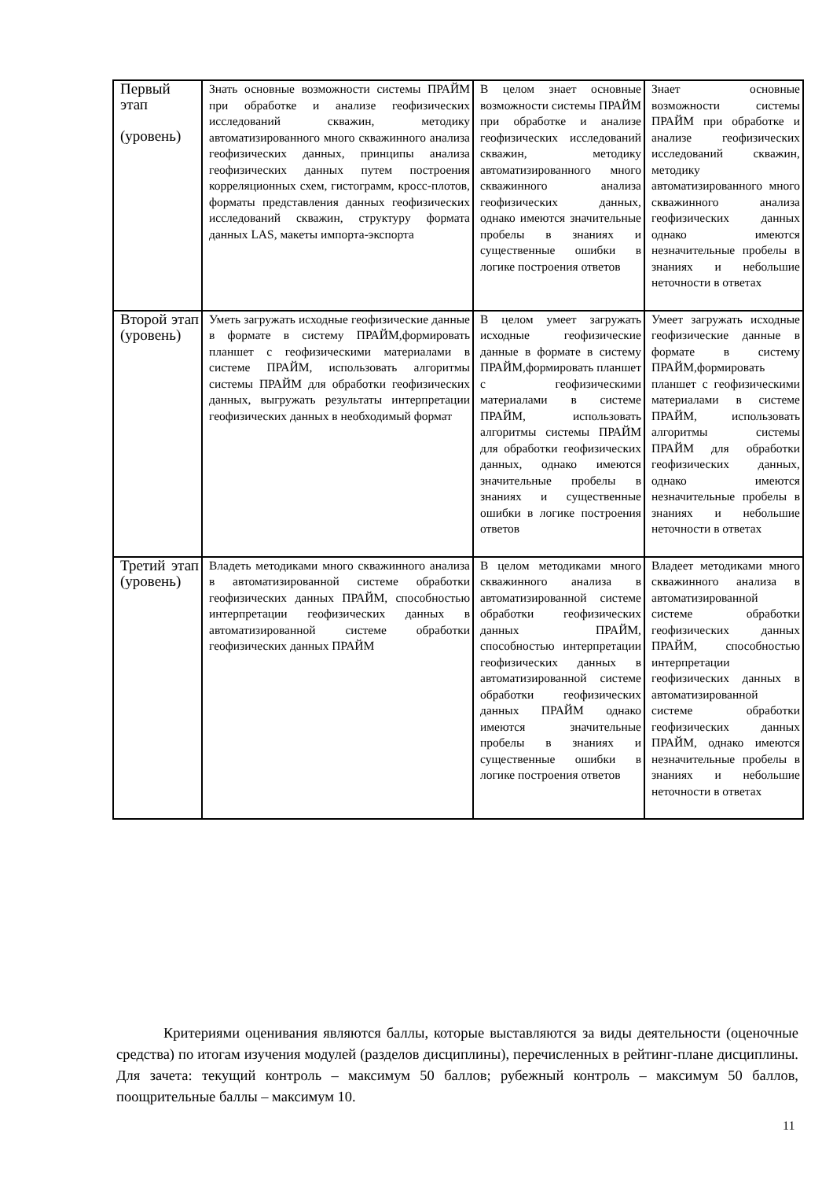| Первый этап (уровень) | Знать основные возможности системы ПРАЙМ при обработке и анализе геофизических исследований скважин, методику автоматизированного много скважинного анализа геофизических данных, принципы анализа геофизических данных путем построения корреляционных схем, гистограмм, кросс-плотов, форматы представления данных геофизических исследований скважин, структуру формата данных LAS, макеты импорта-экспорта | В целом знает основные возможности системы ПРАЙМ при обработке и анализе геофизических исследований скважин, методику автоматизированного много скважинного анализа геофизических данных, однако имеются значительные пробелы в знаниях и существенные ошибки в логике построения ответов | Знает основные возможности системы ПРАЙМ при обработке и анализе геофизических исследований скважин, методику автоматизированного много скважинного анализа геофизических данных однако имеются незначительные пробелы в знаниях и небольшие неточности в ответах |
| Второй этап (уровень) | Уметь загружать исходные геофизические данные в формате в систему ПРАЙМ,формировать планшет с геофизическими материалами в системе ПРАЙМ, использовать алгоритмы системы ПРАЙМ для обработки геофизических данных, выгружать результаты интерпретации геофизических данных в необходимый формат | В целом умеет загружать исходные геофизические данные в формате в систему ПРАЙМ,формировать планшет с геофизическими материалами в системе ПРАЙМ, использовать алгоритмы системы ПРАЙМ для обработки геофизических данных, однако имеются значительные пробелы в знаниях и существенные ошибки в логике построения ответов | Умеет загружать исходные геофизические данные в формате в систему ПРАЙМ,формировать планшет с геофизическими материалами в системе ПРАЙМ, использовать алгоритмы системы ПРАЙМ для обработки геофизических данных, однако имеются незначительные пробелы в знаниях и небольшие неточности в ответах |
| Третий этап (уровень) | Владеть методиками много скважинного анализа в автоматизированной системе обработки геофизических данных ПРАЙМ, способностью интерпретации геофизических данных в автоматизированной системе обработки геофизических данных ПРАЙМ | В целом методиками много скважинного анализа в автоматизированной системе обработки геофизических данных ПРАЙМ, способностью интерпретации геофизических данных в автоматизированной системе обработки геофизических данных ПРАЙМ однако имеются значительные пробелы в знаниях и существенные ошибки в логике построения ответов | Владеет методиками много скважинного анализа в автоматизированной системе обработки геофизических данных ПРАЙМ, способностью интерпретации геофизических данных в автоматизированной системе обработки геофизических данных ПРАЙМ, однако имеются незначительные пробелы в знаниях и небольшие неточности в ответах |
Критериями оценивания являются баллы, которые выставляются за виды деятельности (оценочные средства) по итогам изучения модулей (разделов дисциплины), перечисленных в рейтинг-плане дисциплины. Для зачета: текущий контроль – максимум 50 баллов; рубежный контроль – максимум 50 баллов, поощрительные баллы – максимум 10.
11